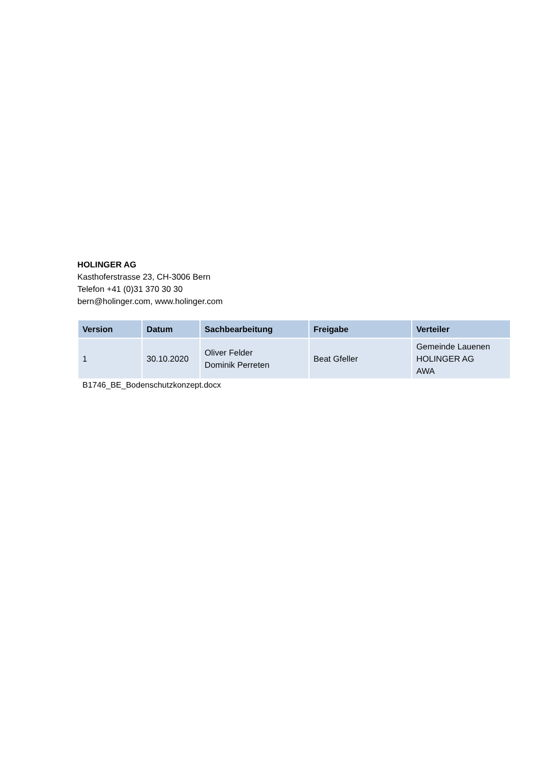HOLINGER AG
Kasthoferstrasse 23, CH-3006 Bern
Telefon +41 (0)31 370 30 30
bern@holinger.com, www.holinger.com
| Version | Datum | Sachbearbeitung | Freigabe | Verteiler |
| --- | --- | --- | --- | --- |
| 1 | 30.10.2020 | Oliver Felder Dominik Perreten | Beat Gfeller | Gemeinde Lauenen HOLINGER AG AWA |
B1746_BE_Bodenschutzkonzept.docx